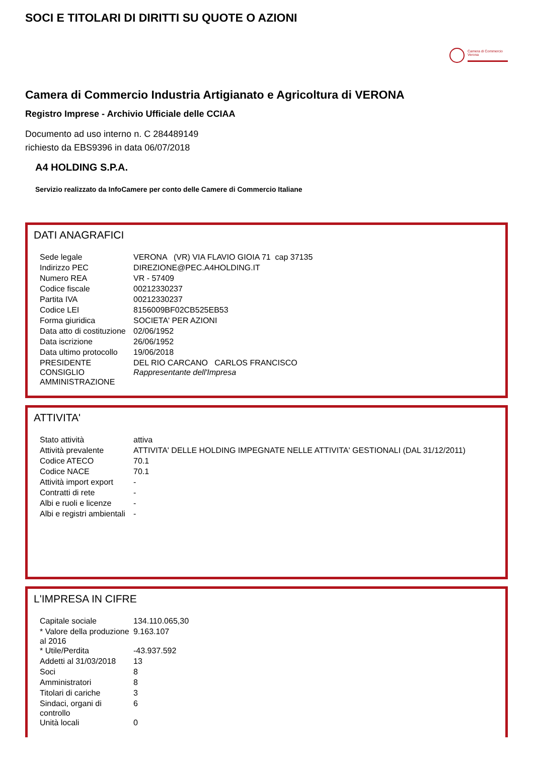SOCI E TITOLARI DI DIRITTI SU QUOTE O AZIONI
Camera di Commercio
Verona
Camera di Commercio Industria Artigianato e Agricoltura di VERONA
Registro Imprese - Archivio Ufficiale delle CCIAA
Documento ad uso interno n. C 284489149
richiesto da EBS9396 in data 06/07/2018
A4 HOLDING S.P.A.
Servizio realizzato da InfoCamere per conto delle Camere di Commercio Italiane
DATI ANAGRAFICI
| Sede legale | VERONA (VR) VIA FLAVIO GIOIA 71 cap 37135 |
| Indirizzo PEC | DIREZIONE@PEC.A4HOLDING.IT |
| Numero REA | VR - 57409 |
| Codice fiscale | 00212330237 |
| Partita IVA | 00212330237 |
| Codice LEI | 8156009BF02CB525EB53 |
| Forma giuridica | SOCIETA' PER AZIONI |
| Data atto di costituzione | 02/06/1952 |
| Data iscrizione | 26/06/1952 |
| Data ultimo protocollo | 19/06/2018 |
| PRESIDENTE CONSIGLIO AMMINISTRAZIONE | DEL RIO CARCANO CARLOS FRANCISCO Rappresentante dell'Impresa |
ATTIVITA'
| Stato attività | attiva |
| Attività prevalente | ATTIVITA' DELLE HOLDING IMPEGNATE NELLE ATTIVITA' GESTIONALI (DAL 31/12/2011) |
| Codice ATECO | 70.1 |
| Codice NACE | 70.1 |
| Attività import export | - |
| Contratti di rete | - |
| Albi e ruoli e licenze | - |
| Albi e registri ambientali | - |
L'IMPRESA IN CIFRE
| Capitale sociale | 134.110.065,30 |
| * Valore della produzione al 2016 | 9.163.107 |
| * Utile/Perdita | -43.937.592 |
| Addetti al 31/03/2018 | 13 |
| Soci | 8 |
| Amministratori | 8 |
| Titolari di cariche | 3 |
| Sindaci, organi di controllo | 6 |
| Unità locali | 0 |